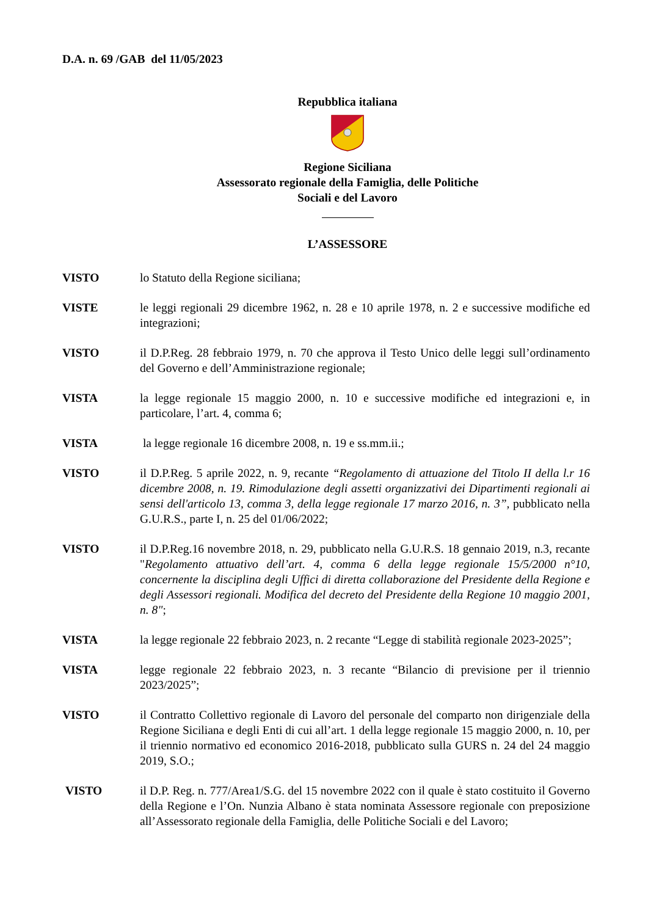D.A. n. 69 /GAB del 11/05/2023
Repubblica italiana
Regione Siciliana
Assessorato regionale della Famiglia, delle Politiche
Sociali e del Lavoro
L’ASSESSORE
VISTO lo Statuto della Regione siciliana;
VISTE le leggi regionali 29 dicembre 1962, n. 28 e 10 aprile 1978, n. 2 e successive modifiche ed integrazioni;
VISTO il D.P.Reg. 28 febbraio 1979, n. 70 che approva il Testo Unico delle leggi sull’ordinamento del Governo e dell’Amministrazione regionale;
VISTA la legge regionale 15 maggio 2000, n. 10 e successive modifiche ed integrazioni e, in particolare, l’art. 4, comma 6;
VISTA la legge regionale 16 dicembre 2008, n. 19 e ss.mm.ii.;
VISTO il D.P.Reg. 5 aprile 2022, n. 9, recante “Regolamento di attuazione del Titolo II della l.r 16 dicembre 2008, n. 19. Rimodulazione degli assetti organizzativi dei Dipartimenti regionali ai sensi dell'articolo 13, comma 3, della legge regionale 17 marzo 2016, n. 3”, pubblicato nella G.U.R.S., parte I, n. 25 del 01/06/2022;
VISTO il D.P.Reg.16 novembre 2018, n. 29, pubblicato nella G.U.R.S. 18 gennaio 2019, n.3, recante "Regolamento attuativo dell’art. 4, comma 6 della legge regionale 15/5/2000 n°10, concernente la disciplina degli Uffici di diretta collaborazione del Presidente della Regione e degli Assessori regionali. Modifica del decreto del Presidente della Regione 10 maggio 2001, n. 8";
VISTA la legge regionale 22 febbraio 2023, n. 2 recante “Legge di stabilità regionale 2023-2025”;
VISTA legge regionale 22 febbraio 2023, n. 3 recante “Bilancio di previsione per il triennio 2023/2025”;
VISTO il Contratto Collettivo regionale di Lavoro del personale del comparto non dirigenziale della Regione Siciliana e degli Enti di cui all’art. 1 della legge regionale 15 maggio 2000, n. 10, per il triennio normativo ed economico 2016-2018, pubblicato sulla GURS n. 24 del 24 maggio 2019, S.O.;
VISTO il D.P. Reg. n. 777/Area1/S.G. del 15 novembre 2022 con il quale è stato costituito il Governo della Regione e l’On. Nunzia Albano è stata nominata Assessore regionale con preposizione all’Assessorato regionale della Famiglia, delle Politiche Sociali e del Lavoro;